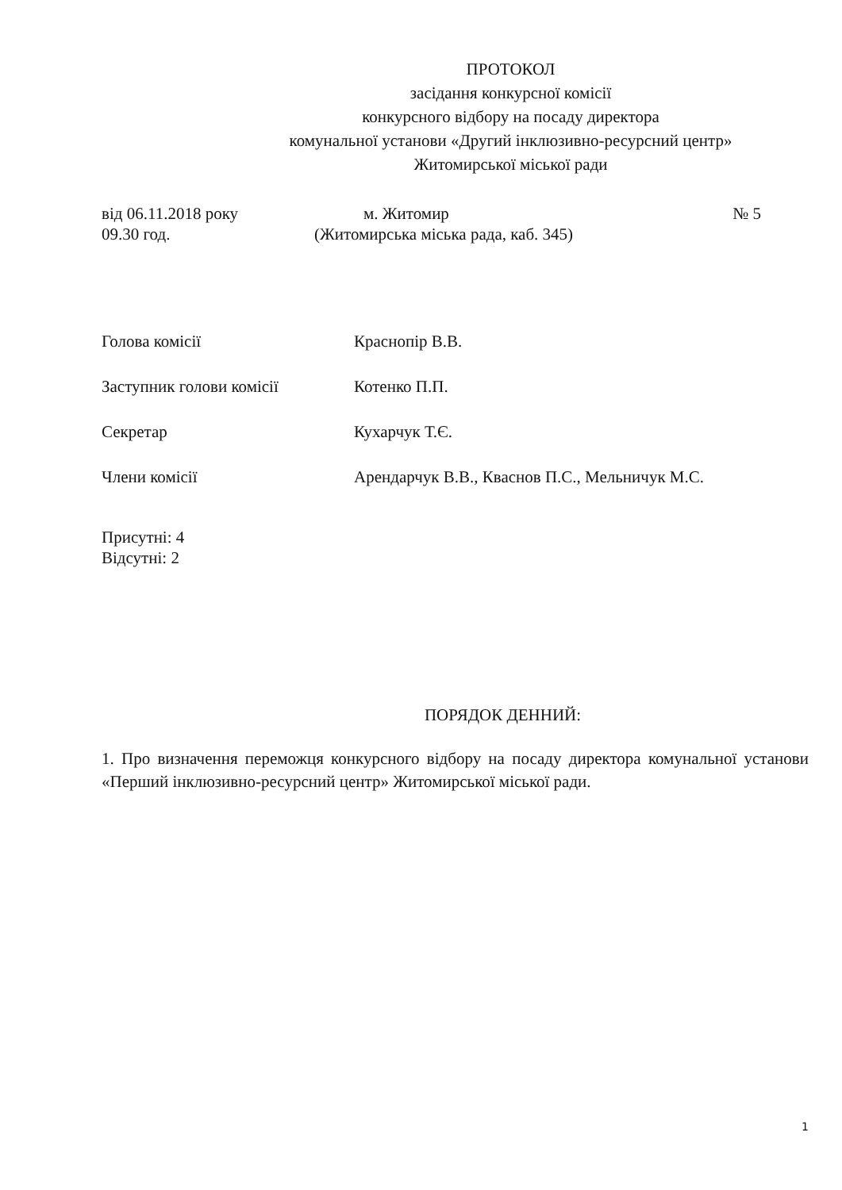ПРОТОКОЛ
засідання конкурсної комісії
конкурсного відбору на посаду директора
комунальної установи «Другий інклюзивно-ресурсний центр»
Житомирської міської ради
від 06.11.2018 року м. Житомир № 5
09.30 год. (Житомирська міська рада, каб. 345)
Голова комісії Краснопір В.В.
Заступник голови комісії Котенко П.П.
Секретар Кухарчук Т.Є.
Члени комісії Арендарчук В.В., Кваснов П.С., Мельничук М.С.
Присутні: 4
Відсутні: 2
ПОРЯДОК ДЕННИЙ:
1. Про визначення переможця конкурсного відбору на посаду директора комунальної установи «Перший інклюзивно-ресурсний центр» Житомирської міської ради.
1